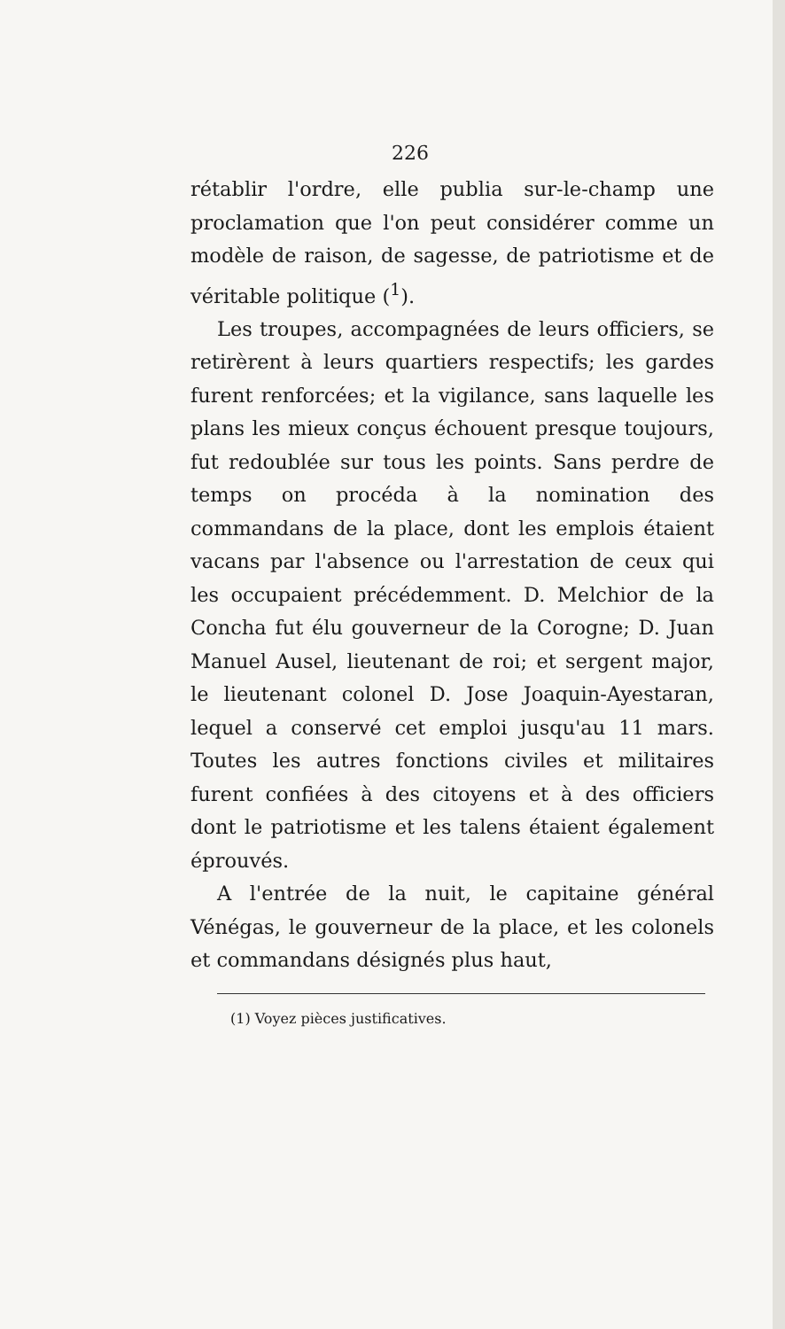226
rétablir l'ordre, elle publia sur-le-champ une proclamation que l'on peut considérer comme un modèle de raison, de sagesse, de patrio­tisme et de véritable politique (<sup>1</sup>).
Les troupes, accompagnées de leurs officiers, se retirèrent à leurs quartiers respectifs; les gardes furent renforcées; et la vigilance, sans laquelle les plans les mieux conçus échouent presque toujours, fut redoublée sur tous les points. Sans perdre de temps on procéda à la nomination des commandans de la place, dont les emplois étaient vacans par l'absence ou l'arrestation de ceux qui les occupaient précé­demment. D. Melchior de la Concha fut élu gouverneur de la Corogne; D. Juan Manuel Ausel, lieutenant de roi; et sergent major, le lieutenant colonel D. Jose Joaquin-Ayestaran, lequel a conservé cet emploi jusqu'au 11 mars. Toutes les autres fonctions civiles et militaires furent confiées à des citoyens et à des officiers dont le patriotisme et les talens étaient égale­ment éprouvés.
A l'entrée de la nuit, le capitaine général Vénégas, le gouverneur de la place, et les colonels et commandans désignés plus haut,
(1) Voyez pièces justificatives.